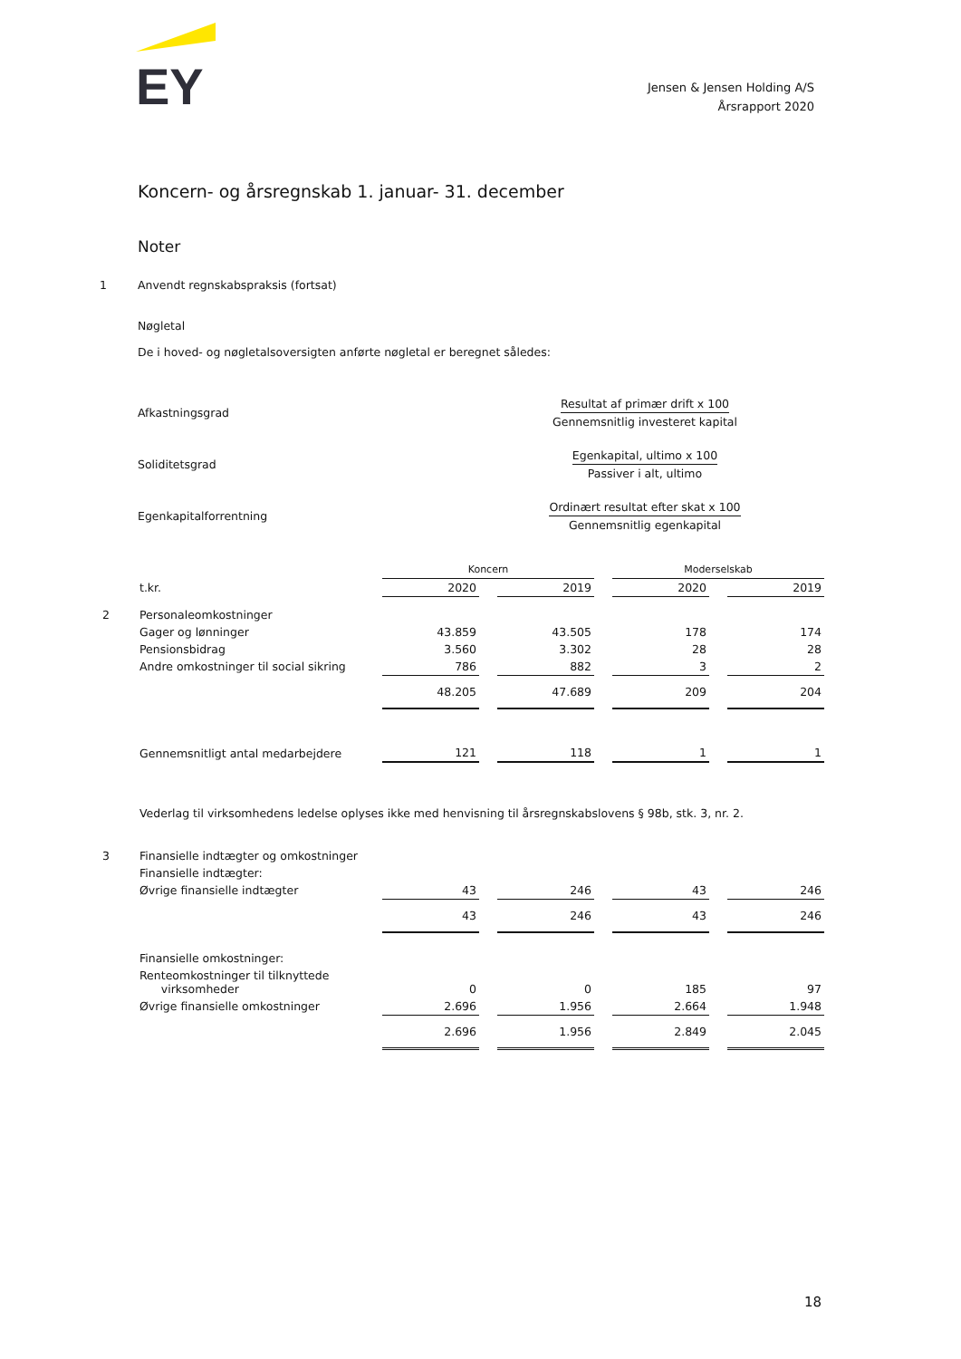EY
Jensen & Jensen Holding A/S
Årsrapport 2020
Koncern- og årsregnskab 1. januar- 31. december
Noter
1 Anvendt regnskabspraksis (fortsat)
Nøgletal
De i hoved- og nøgletalsoversigten anførte nøgletal er beregnet således:
Afkastningsgrad Resultat af primær drift x 100
Gennemsnitlig investeret kapital
Soliditetsgrad Egenkapital, ultimo x 100
Passiver i alt, ultimo
Egenkapitalforrentning Ordinært resultat efter skat x 100
Gennemsnitlig egenkapital
| | | Koncern | | | | Moderselskab | | |
| | t.kr. | 2020 | | 2019 | | 2020 | | 2019 |
| 2 | Personaleomkostninger | | | | | | | |
| | Gager og lønninger | 43.859 | | 43.505 | | 178 | | 174 |
| | Pensionsbidrag | 3.560 | | 3.302 | | 28 | | 28 |
| | Andre omkostninger til social sikring | 786 | | 882 | | 3 | | 2 |
| | | 48.205 | | 47.689 | | 209 | | 204 |
| | Gennemsnitligt antal medarbejdere | 121 | | 118 | | 1 | | 1 |
| | Vederlag til virksomhedens ledelse oplyses ikke med henvisning til årsregnskabslovens § 98b, stk. 3, nr. 2. | | | | | | | |
| 3 | Finansielle indtægter og omkostninger | | | | | | | |
| | Finansielle indtægter: | | | | | | | |
| | Øvrige finansielle indtægter | 43 | | 246 | | 43 | | 246 |
| | | 43 | | 246 | | 43 | | 246 |
| | Finansielle omkostninger: | | | | | | | |
| | Renteomkostninger til tilknyttede virksomheder | 0 | | 0 | | 185 | | 97 |
| | Øvrige finansielle omkostninger | 2.696 | | 1.956 | | 2.664 | | 1.948 |
| | | 2.696 | | 1.956 | | 2.849 | | 2.045 |
18